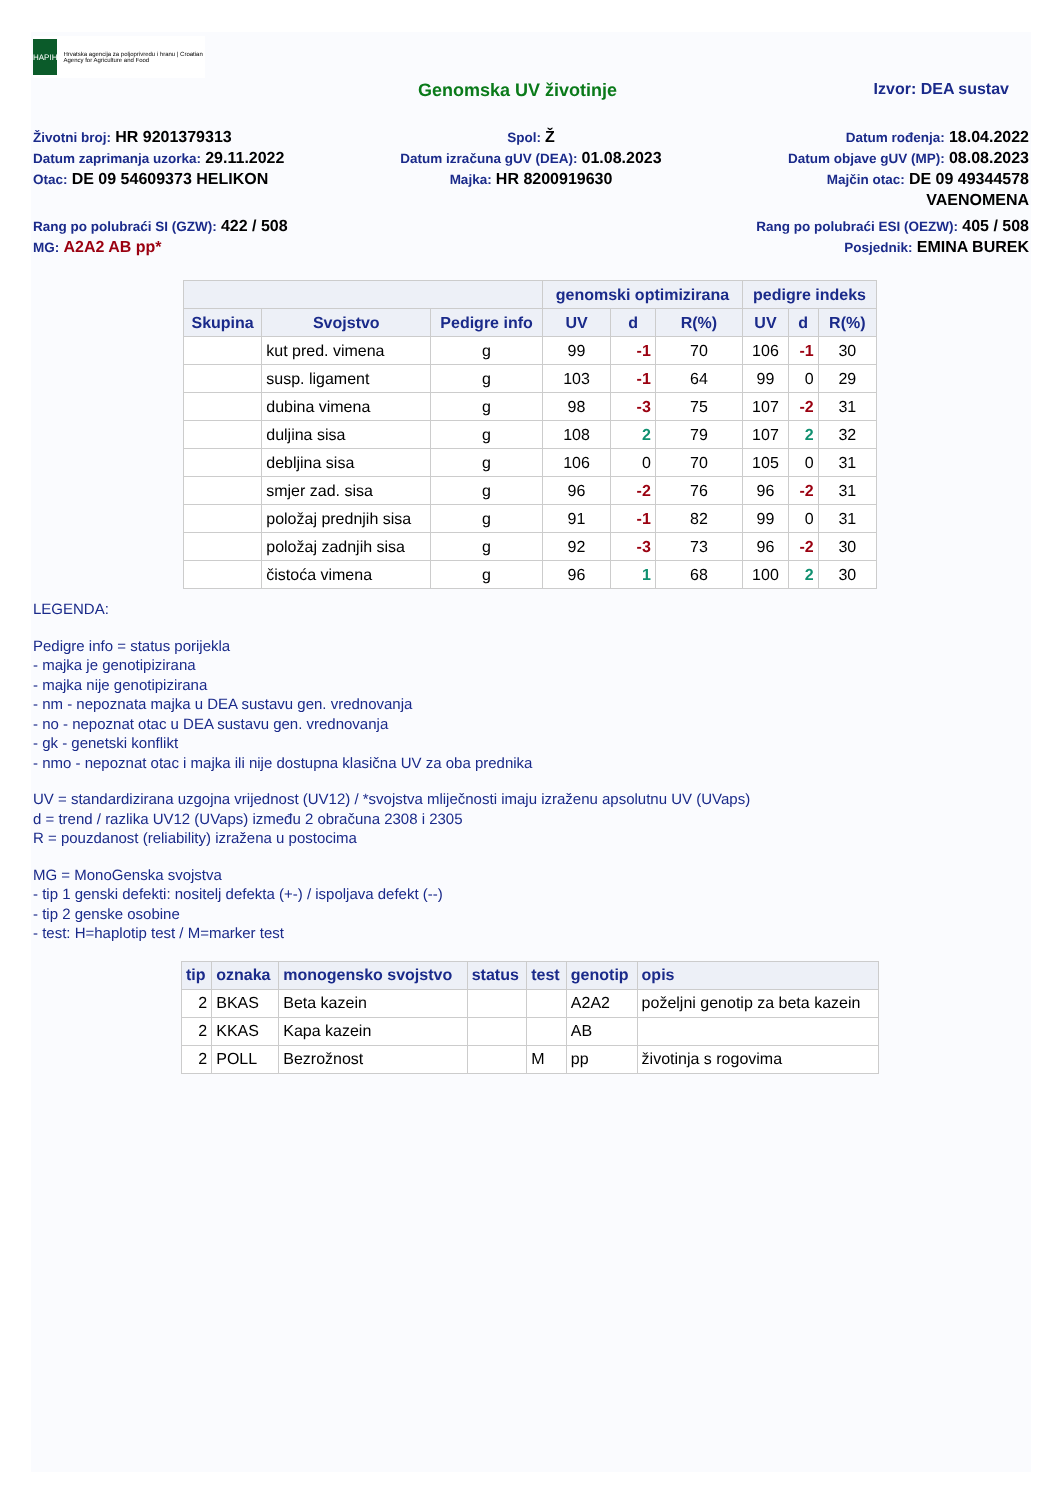HAPIH
Hrvatska agencija za poljoprivredu i hranu | Croatian Agency for Agriculture and Food
Genomska UV životinje Izvor: DEA sustav
Životni broj: HR 9201379313
Datum zaprimanja uzorka: 29.11.2022
Otac: DE 09 54609373 HELIKON
Spol: Ž
Datum izračuna gUV (DEA): 01.08.2023
Majka: HR 8200919630
Datum rođenja: 18.04.2022
Datum objave gUV (MP): 08.08.2023
Majčin otac: DE 09 49344578
VAENOMENA
Rang po polubraći SI (GZW): 422 / 508
MG: A2A2 AB pp*
Rang po polubraći ESI (OEZW): 405 / 508
Posjednik: EMINA BUREK
| | | | genomski optimizirana | | | pedigre indeks | | |
| --- | --- | --- | --- | --- | --- | --- | --- | --- |
| Skupina | Svojstvo | Pedigre info | UV | d | R(%) | UV | d | R(%) |
| | kut pred. vimena | g | 99 | -1 | 70 | 106 | -1 | 30 |
| | susp. ligament | g | 103 | -1 | 64 | 99 | 0 | 29 |
| | dubina vimena | g | 98 | -3 | 75 | 107 | -2 | 31 |
| | duljina sisa | g | 108 | 2 | 79 | 107 | 2 | 32 |
| | debljina sisa | g | 106 | 0 | 70 | 105 | 0 | 31 |
| | smjer zad. sisa | g | 96 | -2 | 76 | 96 | -2 | 31 |
| | položaj prednjih sisa | g | 91 | -1 | 82 | 99 | 0 | 31 |
| | položaj zadnjih sisa | g | 92 | -3 | 73 | 96 | -2 | 30 |
| | čistoća vimena | g | 96 | 1 | 68 | 100 | 2 | 30 |
LEGENDA:
Pedigre info = status porijekla
- majka je genotipizirana
- majka nije genotipizirana
- nm - nepoznata majka u DEA sustavu gen. vrednovanja
- no - nepoznat otac u DEA sustavu gen. vrednovanja
- gk - genetski konflikt
- nmo - nepoznat otac i majka ili nije dostupna klasična UV za oba prednika
UV = standardizirana uzgojna vrijednost (UV12) / *svojstva mliječnosti imaju izraženu apsolutnu UV (UVaps)
d = trend / razlika UV12 (UVaps) između 2 obračuna 2308 i 2305
R = pouzdanost (reliability) izražena u postocima
MG = MonoGenska svojstva
- tip 1 genski defekti: nositelj defekta (+-) / ispoljava defekt (--)
- tip 2 genske osobine
- test: H=haplotip test / M=marker test
| tip | oznaka | monogensko svojstvo | status | test | genotip | opis |
| --- | --- | --- | --- | --- | --- | --- |
| 2 | BKAS | Beta kazein | | | A2A2 | poželjni genotip za beta kazein |
| 2 | KKAS | Kapa kazein | | | AB | |
| 2 | POLL | Bezrožnost | | M | pp | životinja s rogovima |